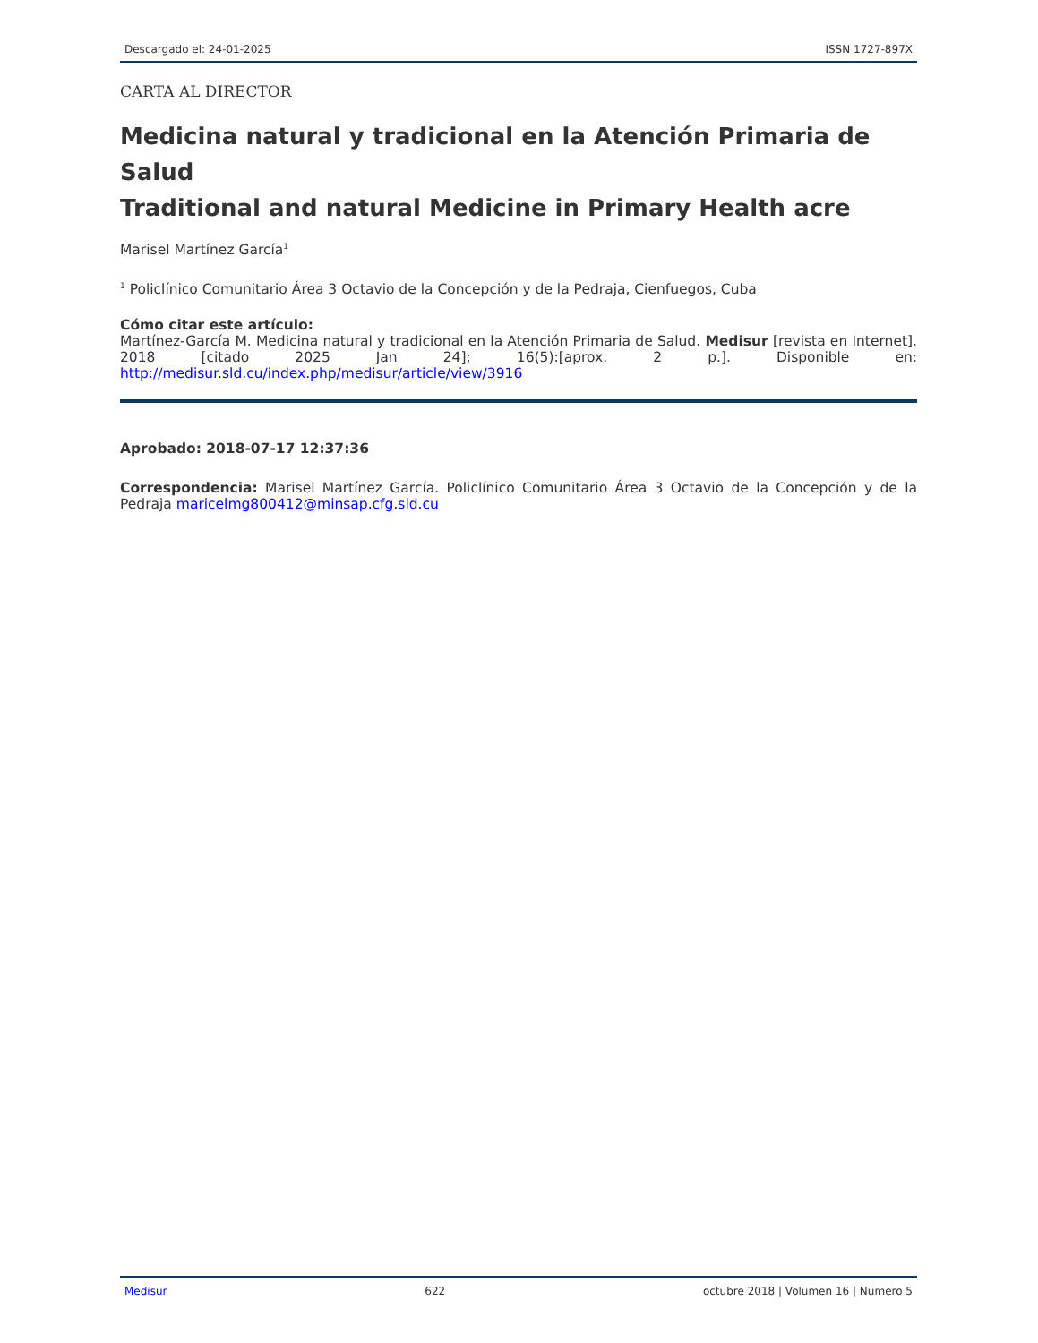Descargado el: 24-01-2025 ISSN 1727-897X
CARTA AL DIRECTOR
Medicina natural y tradicional en la Atención Primaria de Salud
Traditional and natural Medicine in Primary Health acre
Marisel Martínez García<sup>1</sup>
<sup>1</sup> Policlínico Comunitario Área 3 Octavio de la Concepción y de la Pedraja, Cienfuegos, Cuba
Cómo citar este artículo:
Martínez-García M. Medicina natural y tradicional en la Atención Primaria de Salud. Medisur [revista en Internet]. 2018 [citado 2025 Jan 24]; 16(5):[aprox. 2 p.]. Disponible en: http://medisur.sld.cu/index.php/medisur/article/view/3916
Aprobado: 2018-07-17 12:37:36
Correspondencia: Marisel Martínez García. Policlínico Comunitario Área 3 Octavio de la Concepción y de la Pedraja maricelmg800412@minsap.cfg.sld.cu
Medisur 622 octubre 2018 | Volumen 16 | Numero 5